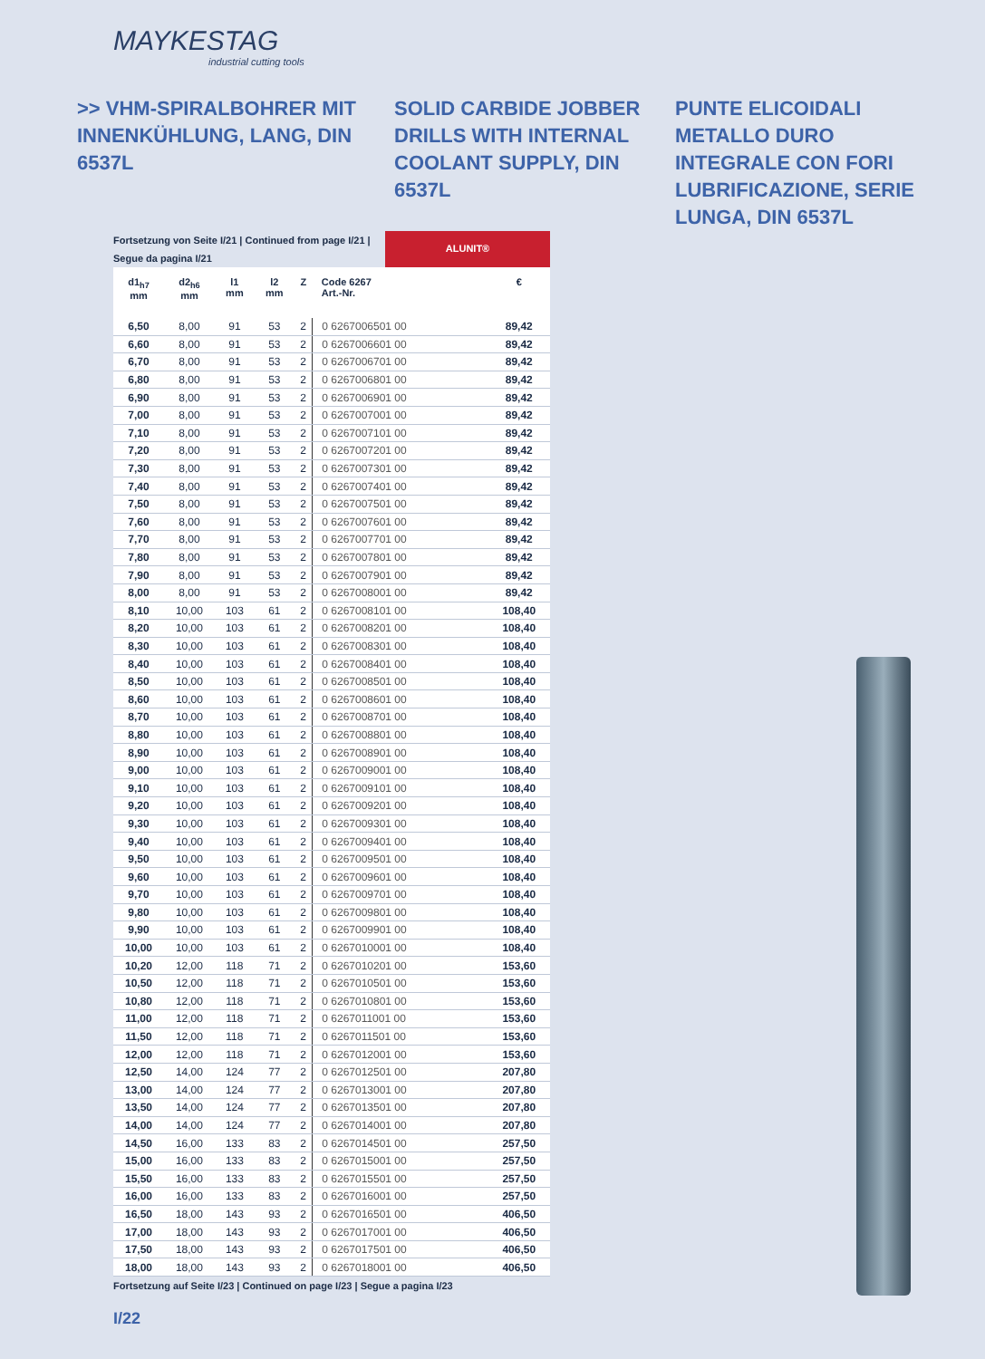MAYKESTAG
industrial cutting tools
>> VHM-SPIRALBOHRER MIT INNENKÜHLUNG, LANG, DIN 6537L
SOLID CARBIDE JOBBER DRILLS WITH INTERNAL COOLANT SUPPLY, DIN 6537L
PUNTE ELICOIDALI METALLO DURO INTEGRALE CON FORI LUBRIFICAZIONE, SERIE LUNGA, DIN 6537L
Fortsetzung von Seite I/21 | Continued from page I/21 | Segue da pagina I/21
ALUNIT®
| d1<sub>h7</sub> mm | d2<sub>h6</sub> mm | l1 mm | l2 mm | Z | Code 6267 Art.-Nr. | € |
| --- | --- | --- | --- | --- | --- | --- |
| 6,50 | 8,00 | 91 | 53 | 2 | 0 6267006501 00 | 89,42 |
| 6,60 | 8,00 | 91 | 53 | 2 | 0 6267006601 00 | 89,42 |
| 6,70 | 8,00 | 91 | 53 | 2 | 0 6267006701 00 | 89,42 |
| 6,80 | 8,00 | 91 | 53 | 2 | 0 6267006801 00 | 89,42 |
| 6,90 | 8,00 | 91 | 53 | 2 | 0 6267006901 00 | 89,42 |
| 7,00 | 8,00 | 91 | 53 | 2 | 0 6267007001 00 | 89,42 |
| 7,10 | 8,00 | 91 | 53 | 2 | 0 6267007101 00 | 89,42 |
| 7,20 | 8,00 | 91 | 53 | 2 | 0 6267007201 00 | 89,42 |
| 7,30 | 8,00 | 91 | 53 | 2 | 0 6267007301 00 | 89,42 |
| 7,40 | 8,00 | 91 | 53 | 2 | 0 6267007401 00 | 89,42 |
| 7,50 | 8,00 | 91 | 53 | 2 | 0 6267007501 00 | 89,42 |
| 7,60 | 8,00 | 91 | 53 | 2 | 0 6267007601 00 | 89,42 |
| 7,70 | 8,00 | 91 | 53 | 2 | 0 6267007701 00 | 89,42 |
| 7,80 | 8,00 | 91 | 53 | 2 | 0 6267007801 00 | 89,42 |
| 7,90 | 8,00 | 91 | 53 | 2 | 0 6267007901 00 | 89,42 |
| 8,00 | 8,00 | 91 | 53 | 2 | 0 6267008001 00 | 89,42 |
| 8,10 | 10,00 | 103 | 61 | 2 | 0 6267008101 00 | 108,40 |
| 8,20 | 10,00 | 103 | 61 | 2 | 0 6267008201 00 | 108,40 |
| 8,30 | 10,00 | 103 | 61 | 2 | 0 6267008301 00 | 108,40 |
| 8,40 | 10,00 | 103 | 61 | 2 | 0 6267008401 00 | 108,40 |
| 8,50 | 10,00 | 103 | 61 | 2 | 0 6267008501 00 | 108,40 |
| 8,60 | 10,00 | 103 | 61 | 2 | 0 6267008601 00 | 108,40 |
| 8,70 | 10,00 | 103 | 61 | 2 | 0 6267008701 00 | 108,40 |
| 8,80 | 10,00 | 103 | 61 | 2 | 0 6267008801 00 | 108,40 |
| 8,90 | 10,00 | 103 | 61 | 2 | 0 6267008901 00 | 108,40 |
| 9,00 | 10,00 | 103 | 61 | 2 | 0 6267009001 00 | 108,40 |
| 9,10 | 10,00 | 103 | 61 | 2 | 0 6267009101 00 | 108,40 |
| 9,20 | 10,00 | 103 | 61 | 2 | 0 6267009201 00 | 108,40 |
| 9,30 | 10,00 | 103 | 61 | 2 | 0 6267009301 00 | 108,40 |
| 9,40 | 10,00 | 103 | 61 | 2 | 0 6267009401 00 | 108,40 |
| 9,50 | 10,00 | 103 | 61 | 2 | 0 6267009501 00 | 108,40 |
| 9,60 | 10,00 | 103 | 61 | 2 | 0 6267009601 00 | 108,40 |
| 9,70 | 10,00 | 103 | 61 | 2 | 0 6267009701 00 | 108,40 |
| 9,80 | 10,00 | 103 | 61 | 2 | 0 6267009801 00 | 108,40 |
| 9,90 | 10,00 | 103 | 61 | 2 | 0 6267009901 00 | 108,40 |
| 10,00 | 10,00 | 103 | 61 | 2 | 0 6267010001 00 | 108,40 |
| 10,20 | 12,00 | 118 | 71 | 2 | 0 6267010201 00 | 153,60 |
| 10,50 | 12,00 | 118 | 71 | 2 | 0 6267010501 00 | 153,60 |
| 10,80 | 12,00 | 118 | 71 | 2 | 0 6267010801 00 | 153,60 |
| 11,00 | 12,00 | 118 | 71 | 2 | 0 6267011001 00 | 153,60 |
| 11,50 | 12,00 | 118 | 71 | 2 | 0 6267011501 00 | 153,60 |
| 12,00 | 12,00 | 118 | 71 | 2 | 0 6267012001 00 | 153,60 |
| 12,50 | 14,00 | 124 | 77 | 2 | 0 6267012501 00 | 207,80 |
| 13,00 | 14,00 | 124 | 77 | 2 | 0 6267013001 00 | 207,80 |
| 13,50 | 14,00 | 124 | 77 | 2 | 0 6267013501 00 | 207,80 |
| 14,00 | 14,00 | 124 | 77 | 2 | 0 6267014001 00 | 207,80 |
| 14,50 | 16,00 | 133 | 83 | 2 | 0 6267014501 00 | 257,50 |
| 15,00 | 16,00 | 133 | 83 | 2 | 0 6267015001 00 | 257,50 |
| 15,50 | 16,00 | 133 | 83 | 2 | 0 6267015501 00 | 257,50 |
| 16,00 | 16,00 | 133 | 83 | 2 | 0 6267016001 00 | 257,50 |
| 16,50 | 18,00 | 143 | 93 | 2 | 0 6267016501 00 | 406,50 |
| 17,00 | 18,00 | 143 | 93 | 2 | 0 6267017001 00 | 406,50 |
| 17,50 | 18,00 | 143 | 93 | 2 | 0 6267017501 00 | 406,50 |
| 18,00 | 18,00 | 143 | 93 | 2 | 0 6267018001 00 | 406,50 |
Fortsetzung auf Seite I/23 | Continued on page I/23 | Segue a pagina I/23
I/22